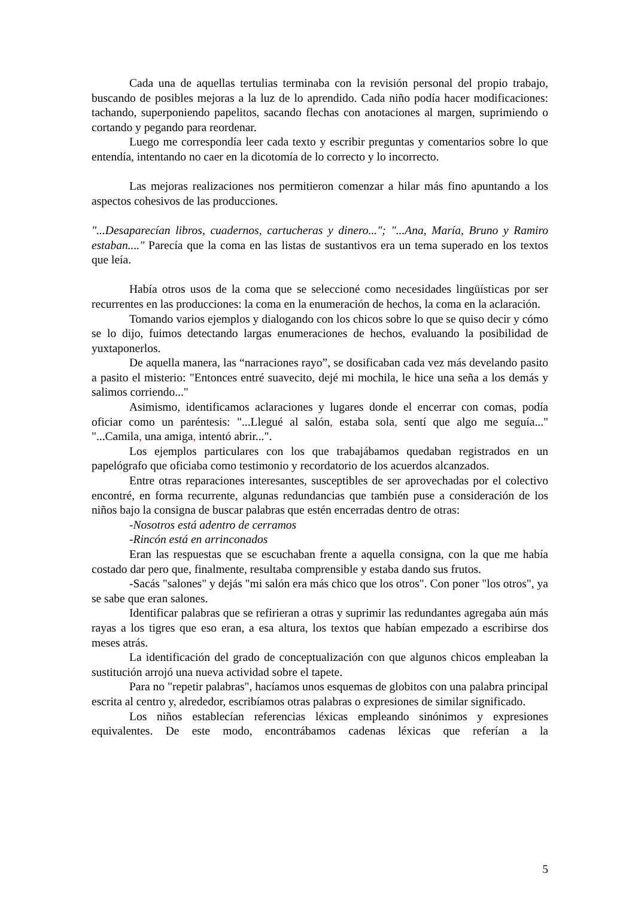Cada una de aquellas tertulias terminaba con la revisión personal del propio trabajo, buscando de posibles mejoras a la luz de lo aprendido. Cada niño podía hacer modificaciones: tachando, superponiendo papelitos, sacando flechas con anotaciones al margen, suprimiendo o cortando y pegando para reordenar.
Luego me correspondía leer cada texto y escribir preguntas y comentarios sobre lo que entendía, intentando no caer en la dicotomía de lo correcto y lo incorrecto.
Las mejoras realizaciones nos permitieron comenzar a hilar más fino apuntando a los aspectos cohesivos de las producciones.
"...Desaparecían libros, cuadernos, cartucheras y dinero..."; "...Ana, María, Bruno y Ramiro estaban...." Parecía que la coma en las listas de sustantivos era un tema superado en los textos que leía.
Había otros usos de la coma que se seleccioné como necesidades lingüísticas por ser recurrentes en las producciones: la coma en la enumeración de hechos, la coma en la aclaración.
Tomando varios ejemplos y dialogando con los chicos sobre lo que se quiso decir y cómo se lo dijo, fuimos detectando largas enumeraciones de hechos, evaluando la posibilidad de yuxtaponerlos.
De aquella manera, las “narraciones rayo”, se dosificaban cada vez más develando pasito a pasito el misterio: "Entonces entré suavecito, dejé mi mochila, le hice una seña a los demás y salimos corriendo..."
Asimismo, identificamos aclaraciones y lugares donde el encerrar con comas, podía oficiar como un paréntesis: "...Llegué al salón, estaba sola, sentí que algo me seguía..." "...Camila, una amiga, intentó abrir...".
Los ejemplos particulares con los que trabajábamos quedaban registrados en un papelógrafo que oficiaba como testimonio y recordatorio de los acuerdos alcanzados.
Entre otras reparaciones interesantes, susceptibles de ser aprovechadas por el colectivo encontré, en forma recurrente, algunas redundancias que también puse a consideración de los niños bajo la consigna de buscar palabras que estén encerradas dentro de otras:
-Nosotros está adentro de cerramos
-Rincón está en arrinconados
Eran las respuestas que se escuchaban frente a aquella consigna, con la que me había costado dar pero que, finalmente, resultaba comprensible y estaba dando sus frutos.
-Sacás "salones" y dejás "mi salón era más chico que los otros". Con poner "los otros", ya se sabe que eran salones.
Identificar palabras que se refirieran a otras y suprimir las redundantes agregaba aún más rayas a los tigres que eso eran, a esa altura, los textos que habían empezado a escribirse dos meses atrás.
La identificación del grado de conceptualización con que algunos chicos empleaban la sustitución arrojó una nueva actividad sobre el tapete.
Para no "repetir palabras", hacíamos unos esquemas de globitos con una palabra principal escrita al centro y, alrededor, escribíamos otras palabras o expresiones de similar significado.
Los niños establecían referencias léxicas empleando sinónimos y expresiones equivalentes. De este modo, encontrábamos cadenas léxicas que referían a la
5